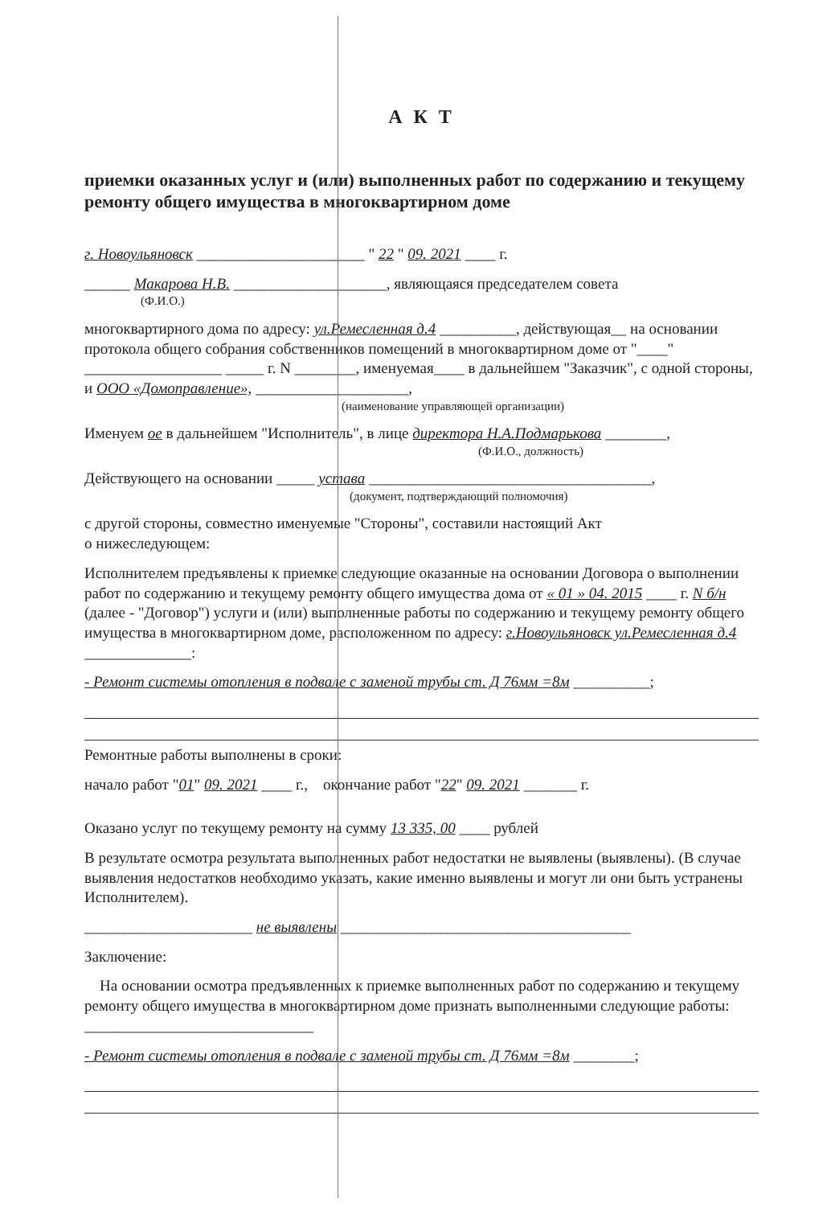А К Т
приемки оказанных услуг и (или) выполненных работ по содержанию и текущему ремонту общего имущества в многоквартирном доме
г. Новоульяновск ______________________ " 22 " 09. 2021 ____ г.
______ Макарова Н.В. ____________________, являющаяся председателем совета
(Ф.И.О.)
многоквартирного дома по адресу: ул.Ремесленная д.4 __________, действующая__ на основании протокола общего собрания собственников помещений в многоквартирном доме от "____" __________________ _____ г. N ________, именуемая____ в дальнейшем "Заказчик", с одной стороны, и ООО «Домоправление», ____________________,
(наименование управляющей организации)
Именуем ое в дальнейшем "Исполнитель", в лице директора Н.А.Подмарькова ________,
(Ф.И.О., должность)
Действующего на основании _____ устава _____________________________________,
(документ, подтверждающий полномочия)
с другой стороны, совместно именуемые "Стороны", составили настоящий Акт
о нижеследующем:
Исполнителем предъявлены к приемке следующие оказанные на основании Договора о выполнении работ по содержанию и текущему ремонту общего имущества дома от « 01 » 04. 2015 ____ г. N б/н (далее - "Договор") услуги и (или) выполненные работы по содержанию и текущему ремонту общего имущества в многоквартирном доме, расположенном по адресу: г.Новоульяновск ул.Ремесленная д.4 ______________:
- Ремонт системы отопления в подвале с заменой трубы ст. Д 76мм =8м __________;
Ремонтные работы выполнены в сроки:
начало работ "01" 09. 2021 ____ г., окончание работ "22" 09. 2021 _______ г.
Оказано услуг по текущему ремонту на сумму 13 335, 00 ____ рублей
В результате осмотра результата выполненных работ недостатки не выявлены (выявлены). (В случае выявления недостатков необходимо указать, какие именно выявлены и могут ли они быть устранены Исполнителем).
______________________ не выявлены ______________________________________
Заключение:
На основании осмотра предъявленных к приемке выполненных работ по содержанию и текущему ремонту общего имущества в многоквартирном доме признать выполненными следующие работы: ______________________________
- Ремонт системы отопления в подвале с заменой трубы ст. Д 76мм =8м ________;